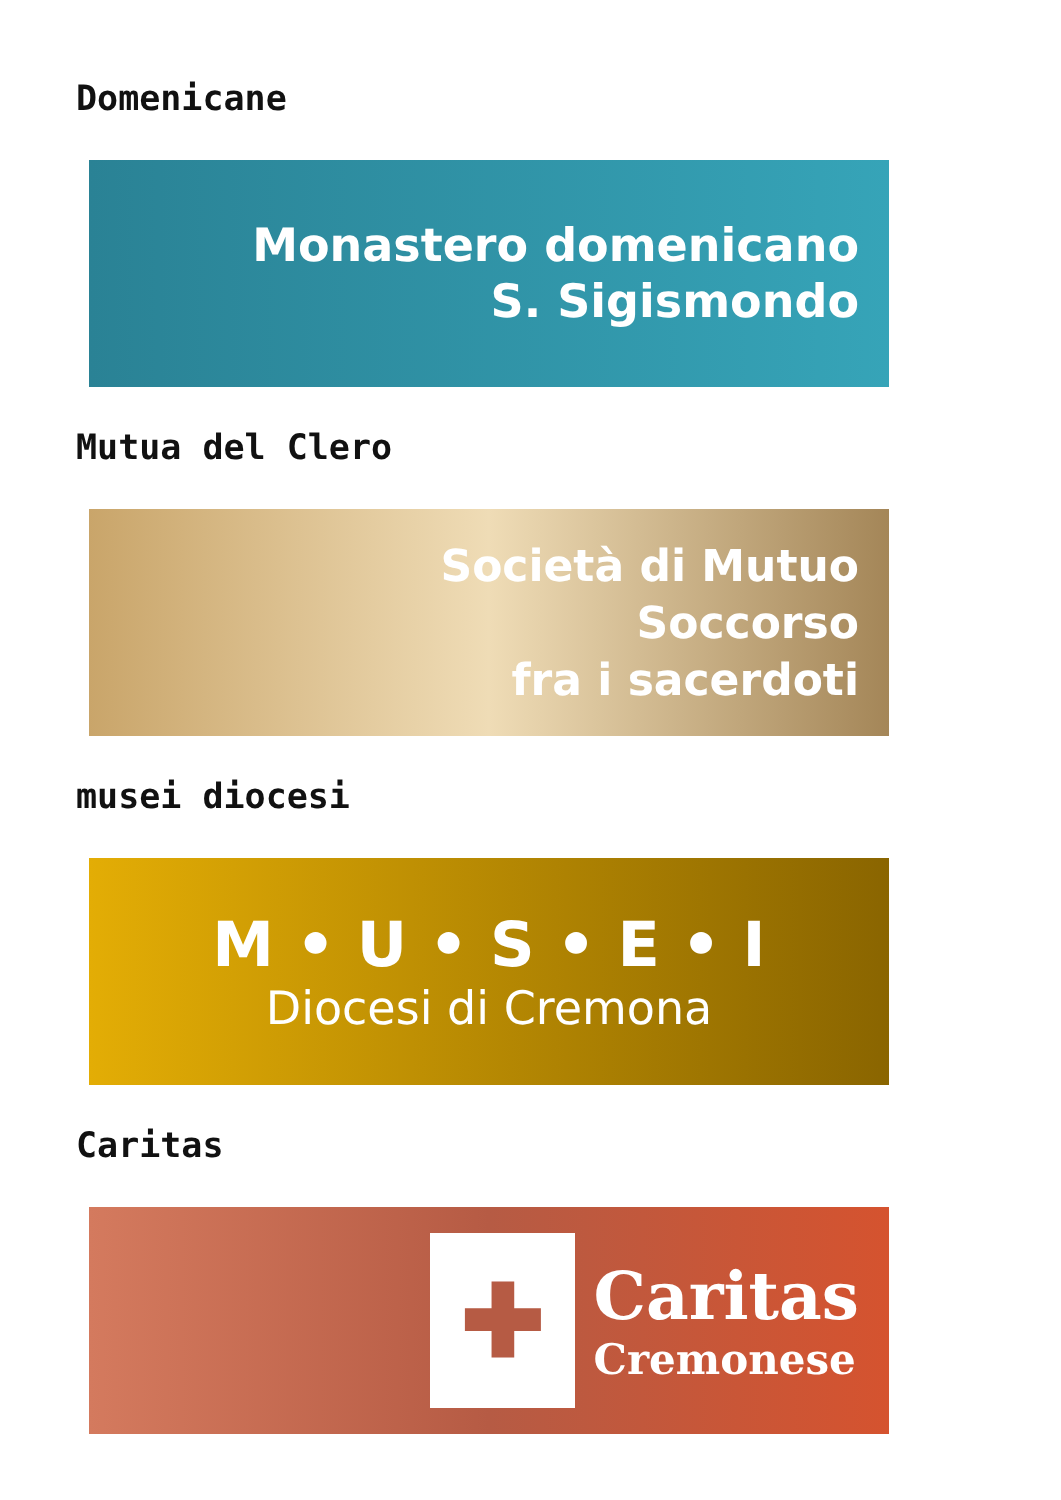Domenicane
Monastero domenicano
S. Sigismondo
Mutua del Clero
Società di Mutuo
Soccorso
fra i sacerdoti
musei diocesi
M • U • S • E • I
Diocesi di Cremona
Caritas
✚
Caritas
Cremonese